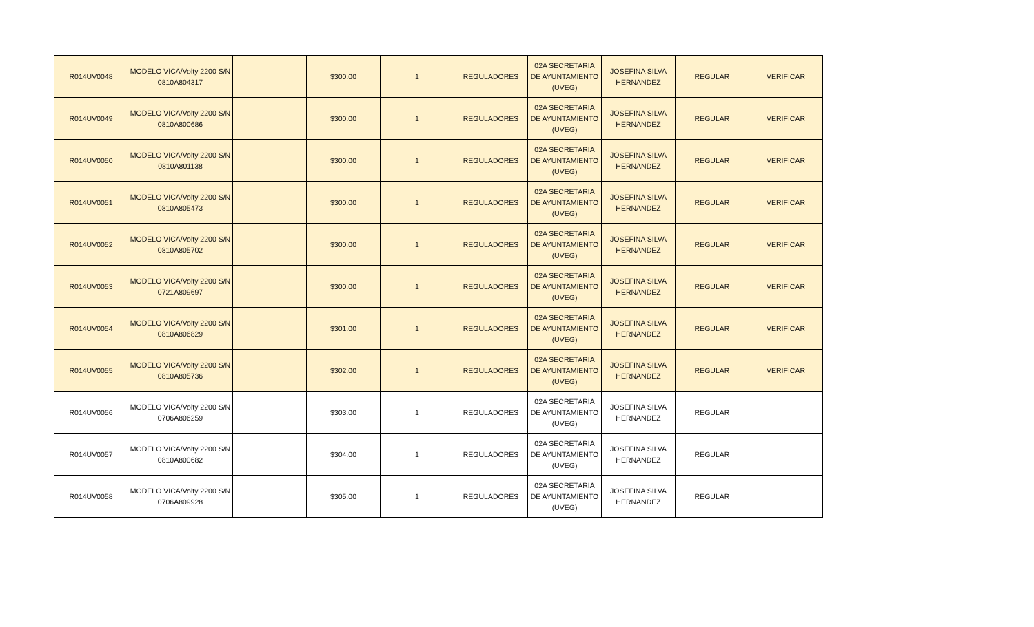| R014UV0048 | MODELO VICA/Volty 2200 S/N 0810A804317 | | $300.00 | 1 | REGULADORES | 02A SECRETARIA DE AYUNTAMIENTO (UVEG) | JOSEFINA SILVA HERNANDEZ | REGULAR | VERIFICAR |
| R014UV0049 | MODELO VICA/Volty 2200 S/N 0810A800686 | | $300.00 | 1 | REGULADORES | 02A SECRETARIA DE AYUNTAMIENTO (UVEG) | JOSEFINA SILVA HERNANDEZ | REGULAR | VERIFICAR |
| R014UV0050 | MODELO VICA/Volty 2200 S/N 0810A801138 | | $300.00 | 1 | REGULADORES | 02A SECRETARIA DE AYUNTAMIENTO (UVEG) | JOSEFINA SILVA HERNANDEZ | REGULAR | VERIFICAR |
| R014UV0051 | MODELO VICA/Volty 2200 S/N 0810A805473 | | $300.00 | 1 | REGULADORES | 02A SECRETARIA DE AYUNTAMIENTO (UVEG) | JOSEFINA SILVA HERNANDEZ | REGULAR | VERIFICAR |
| R014UV0052 | MODELO VICA/Volty 2200 S/N 0810A805702 | | $300.00 | 1 | REGULADORES | 02A SECRETARIA DE AYUNTAMIENTO (UVEG) | JOSEFINA SILVA HERNANDEZ | REGULAR | VERIFICAR |
| R014UV0053 | MODELO VICA/Volty 2200 S/N 0721A809697 | | $300.00 | 1 | REGULADORES | 02A SECRETARIA DE AYUNTAMIENTO (UVEG) | JOSEFINA SILVA HERNANDEZ | REGULAR | VERIFICAR |
| R014UV0054 | MODELO VICA/Volty 2200 S/N 0810A806829 | | $301.00 | 1 | REGULADORES | 02A SECRETARIA DE AYUNTAMIENTO (UVEG) | JOSEFINA SILVA HERNANDEZ | REGULAR | VERIFICAR |
| R014UV0055 | MODELO VICA/Volty 2200 S/N 0810A805736 | | $302.00 | 1 | REGULADORES | 02A SECRETARIA DE AYUNTAMIENTO (UVEG) | JOSEFINA SILVA HERNANDEZ | REGULAR | VERIFICAR |
| R014UV0056 | MODELO VICA/Volty 2200 S/N 0706A806259 | | $303.00 | 1 | REGULADORES | 02A SECRETARIA DE AYUNTAMIENTO (UVEG) | JOSEFINA SILVA HERNANDEZ | REGULAR | |
| R014UV0057 | MODELO VICA/Volty 2200 S/N 0810A800682 | | $304.00 | 1 | REGULADORES | 02A SECRETARIA DE AYUNTAMIENTO (UVEG) | JOSEFINA SILVA HERNANDEZ | REGULAR | |
| R014UV0058 | MODELO VICA/Volty 2200 S/N 0706A809928 | | $305.00 | 1 | REGULADORES | 02A SECRETARIA DE AYUNTAMIENTO (UVEG) | JOSEFINA SILVA HERNANDEZ | REGULAR | |